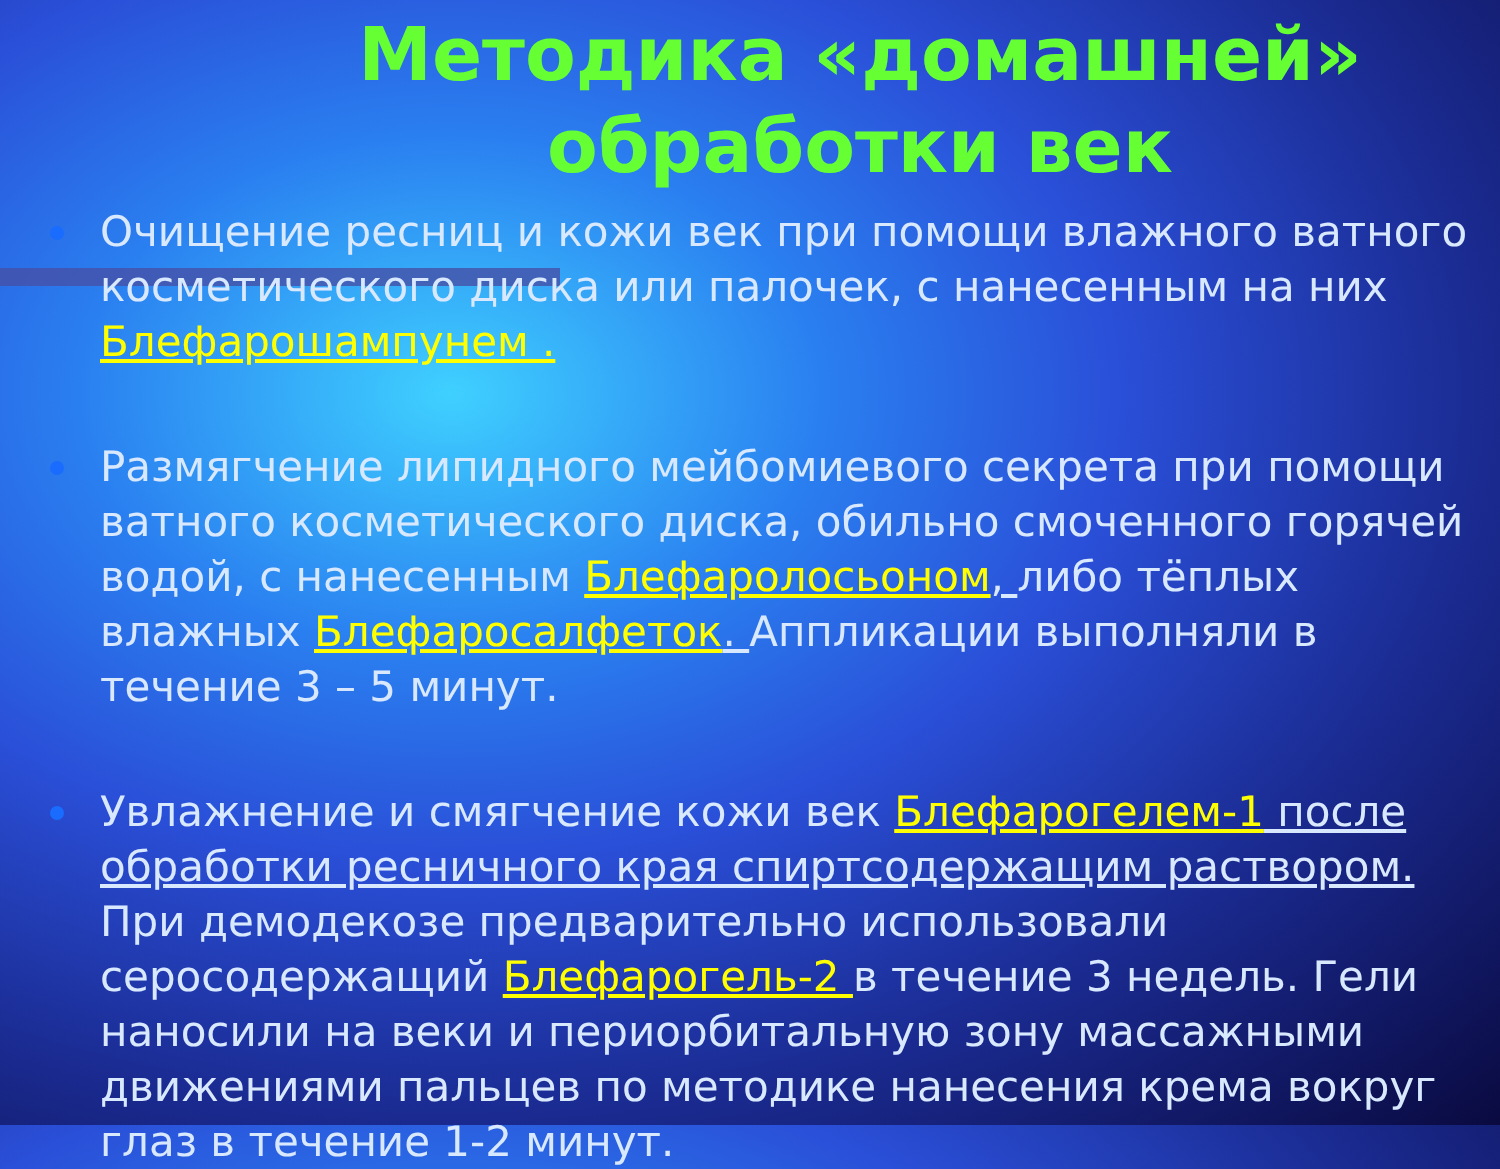Методика «домашней» обработки век
Очищение ресниц и кожи век при помощи влажного ватного косметического диска или палочек, с нанесенным на них Блефарошампунем .
Размягчение липидного мейбомиевого секрета при помощи ватного косметического диска, обильно смоченного горячей водой, с нанесенным Блефаролосьоном, либо тёплых влажных Блефаросалфеток. Аппликации выполняли в течение 3 – 5 минут.
Увлажнение и смягчение кожи век Блефарогелем-1 после обработки ресничного края спиртсодержащим раствором. При демодекозе предварительно использовали серосодержащий Блефарогель-2 в течение 3 недель. Гели наносили на веки и периорбитальную зону массажными движениями пальцев по методике нанесения крема вокруг глаз в течение 1-2 минут.